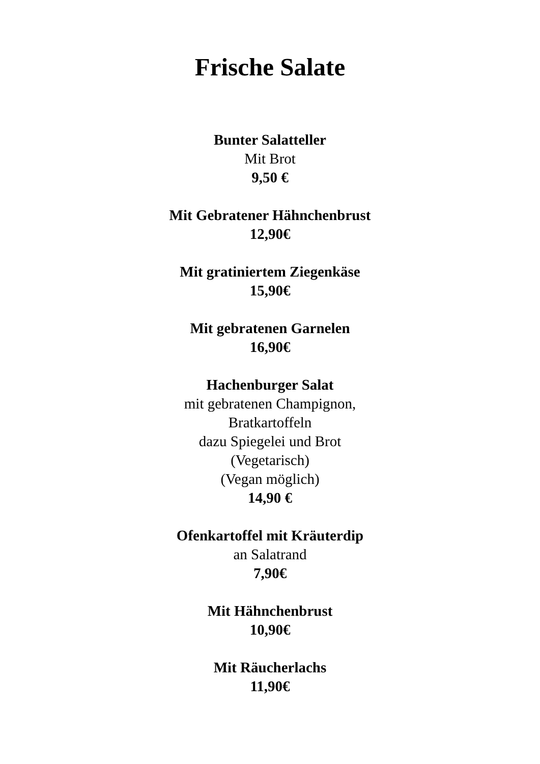Frische Salate
Bunter Salatteller
Mit Brot
9,50 €
Mit Gebratener Hähnchenbrust
12,90€
Mit gratiniertem Ziegenkäse
15,90€
Mit gebratenen Garnelen
16,90€
Hachenburger Salat
mit gebratenen Champignon,
Bratkartoffeln
dazu Spiegelei und Brot
(Vegetarisch)
(Vegan möglich)
14,90 €
Ofenkartoffel mit Kräuterdip
an Salatrand
7,90€
Mit Hähnchenbrust
10,90€
Mit Räucherlachs
11,90€